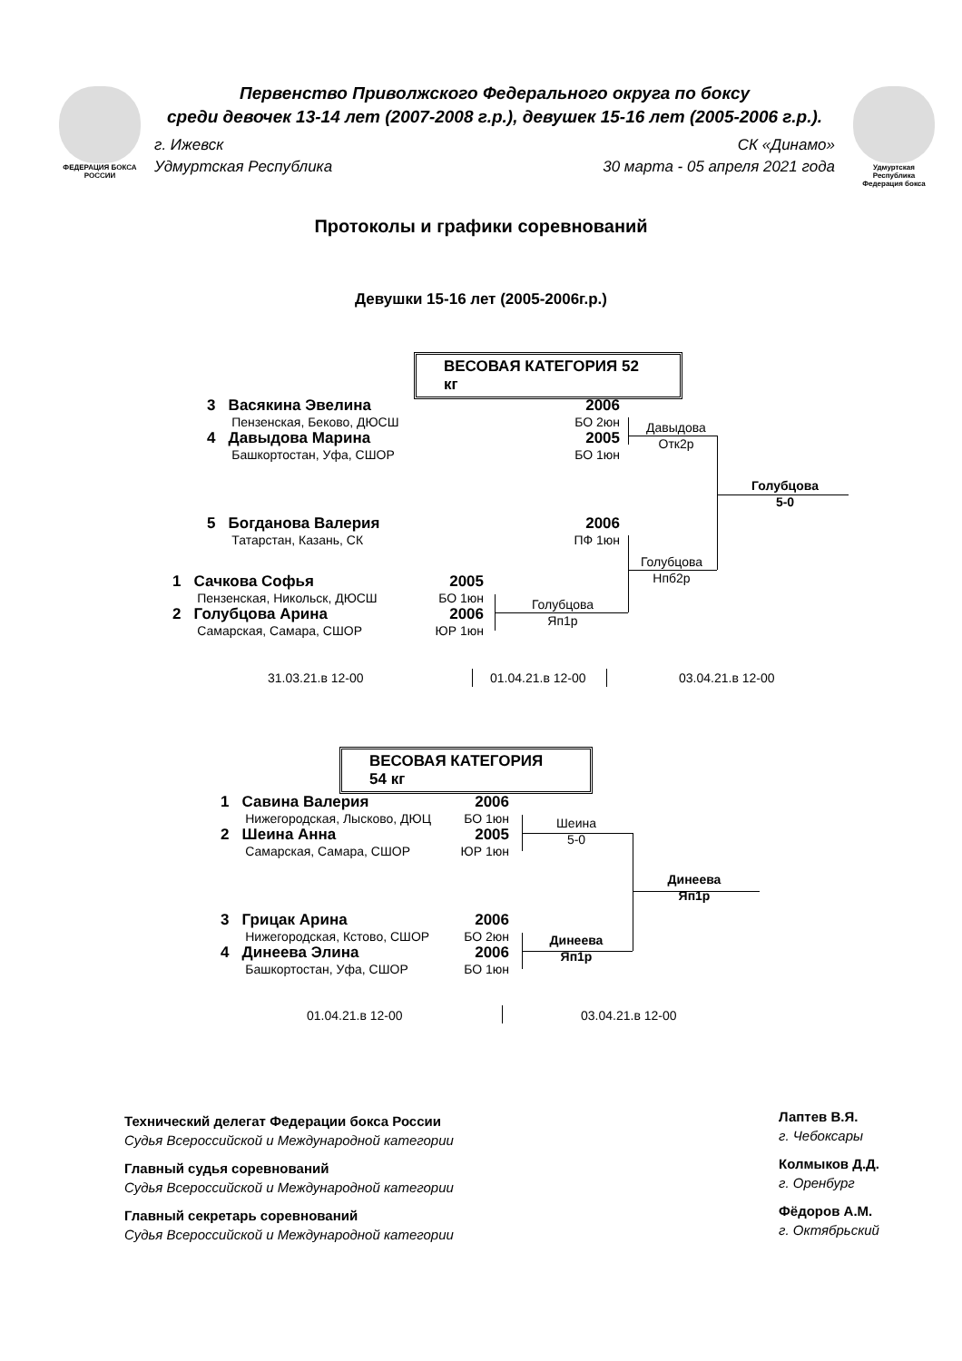ФЕДЕРАЦИЯ БОКСА РОССИИ
Удмуртская Республика Федерация бокса
Первенство Приволжского Федерального округа по боксу
среди девочек 13-14 лет (2007-2008 г.р.), девушек 15-16 лет (2005-2006 г.р.).
г. Ижевск
Удмуртская Республика СК «Динамо»
30 марта - 05 апреля 2021 года
Протоколы и графики соревнований
Девушки 15-16 лет (2005-2006г.р.)
ВЕСОВАЯ КАТЕГОРИЯ 52 кг
3 Васякина Эвелина 2006
Пензенская, Беково, ДЮСШ БО 2юн
4 Давыдова Марина 2005
Башкортостан, Уфа, СШОР БО 1юн
5 Богданова Валерия 2006
Татарстан, Казань, СК ПФ 1юн
1 Сачкова Софья 2005
Пензенская, Никольск, ДЮСШ БО 1юн
2 Голубцова Арина 2006
Самарская, Самара, СШОР ЮР 1юн
Давыдова
Отк2р
Голубцова
5-0
Голубцова
Нпб2р
Голубцова
Яп1р
31.03.21.в 12-00 01.04.21.в 12-00 03.04.21.в 12-00
ВЕСОВАЯ КАТЕГОРИЯ 54 кг
1 Савина Валерия 2006
Нижегородская, Лысково, ДЮЦ БО 1юн
2 Шеина Анна 2005
Самарская, Самара, СШОР ЮР 1юн
3 Грицак Арина 2006
Нижегородская, Кстово, СШОР БО 2юн
4 Динеева Элина 2006
Башкортостан, Уфа, СШОР БО 1юн
Шеина
5-0
Динеева
Яп1р
Динеева
Яп1р
01.04.21.в 12-00 03.04.21.в 12-00
Технический делегат Федерации бокса России
Судья Всероссийской и Международной категории
Главный судья соревнований
Судья Всероссийской и Международной категории
Главный секретарь соревнований
Судья Всероссийской и Международной категории
Лаптев В.Я.
г. Чебоксары
Колмыков Д.Д.
г. Оренбург
Фёдоров А.М.
г. Октябрьский